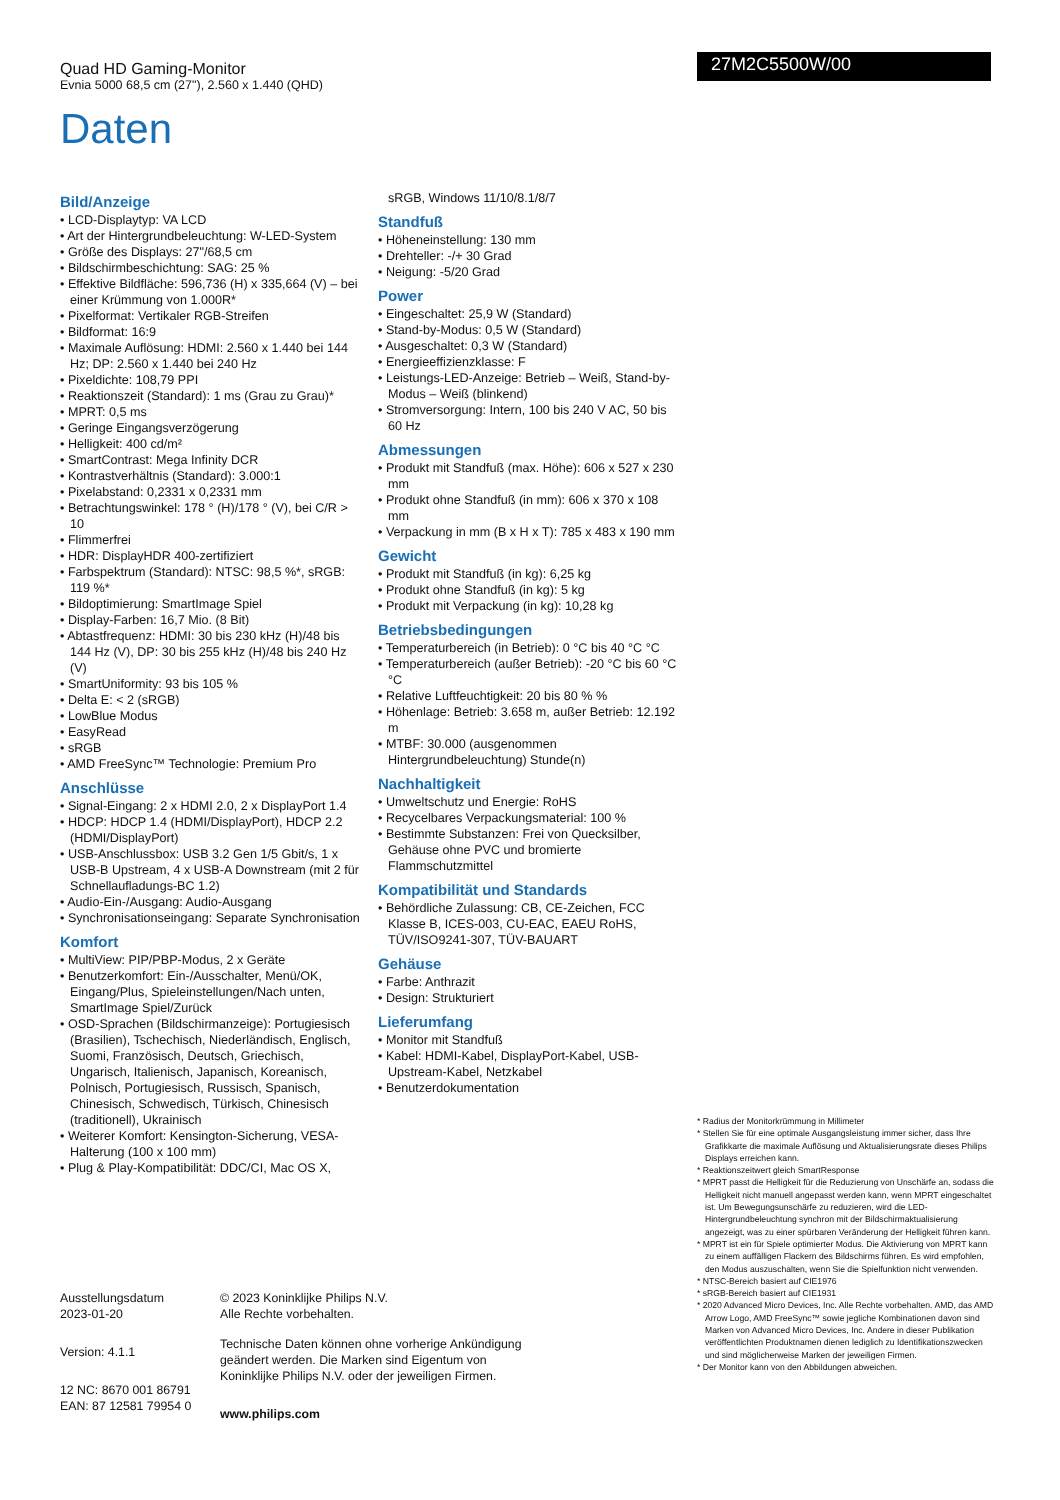Quad HD Gaming-Monitor
Evnia 5000 68,5 cm (27"), 2.560 x 1.440 (QHD)
27M2C5500W/00
Daten
Bild/Anzeige
• LCD-Displaytyp: VA LCD
• Art der Hintergrundbeleuchtung: W-LED-System
• Größe des Displays: 27"/68,5 cm
• Bildschirmbeschichtung: SAG: 25 %
• Effektive Bildfläche: 596,736 (H) x 335,664 (V) – bei einer Krümmung von 1.000R*
• Pixelformat: Vertikaler RGB-Streifen
• Bildformat: 16:9
• Maximale Auflösung: HDMI: 2.560 x 1.440 bei 144 Hz; DP: 2.560 x 1.440 bei 240 Hz
• Pixeldichte: 108,79 PPI
• Reaktionszeit (Standard): 1 ms (Grau zu Grau)*
• MPRT: 0,5 ms
• Geringe Eingangsverzögerung
• Helligkeit: 400 cd/m²
• SmartContrast: Mega Infinity DCR
• Kontrastverhältnis (Standard): 3.000:1
• Pixelabstand: 0,2331 x 0,2331 mm
• Betrachtungswinkel: 178 ° (H)/178 ° (V), bei C/R > 10
• Flimmerfrei
• HDR: DisplayHDR 400-zertifiziert
• Farbspektrum (Standard): NTSC: 98,5 %*, sRGB: 119 %*
• Bildoptimierung: SmartImage Spiel
• Display-Farben: 16,7 Mio. (8 Bit)
• Abtastfrequenz: HDMI: 30 bis 230 kHz (H)/48 bis 144 Hz (V), DP: 30 bis 255 kHz (H)/48 bis 240 Hz (V)
• SmartUniformity: 93 bis 105 %
• Delta E: < 2 (sRGB)
• LowBlue Modus
• EasyRead
• sRGB
• AMD FreeSync™ Technologie: Premium Pro
Anschlüsse
• Signal-Eingang: 2 x HDMI 2.0, 2 x DisplayPort 1.4
• HDCP: HDCP 1.4 (HDMI/DisplayPort), HDCP 2.2 (HDMI/DisplayPort)
• USB-Anschlussbox: USB 3.2 Gen 1/5 Gbit/s, 1 x USB-B Upstream, 4 x USB-A Downstream (mit 2 für Schnellaufladungs-BC 1.2)
• Audio-Ein-/Ausgang: Audio-Ausgang
• Synchronisationseingang: Separate Synchronisation
Komfort
• MultiView: PIP/PBP-Modus, 2 x Geräte
• Benutzerkomfort: Ein-/Ausschalter, Menü/OK, Eingang/Plus, Spieleinstellungen/Nach unten, SmartImage Spiel/Zurück
• OSD-Sprachen (Bildschirmanzeige): Portugiesisch (Brasilien), Tschechisch, Niederländisch, Englisch, Suomi, Französisch, Deutsch, Griechisch, Ungarisch, Italienisch, Japanisch, Koreanisch, Polnisch, Portugiesisch, Russisch, Spanisch, Chinesisch, Schwedisch, Türkisch, Chinesisch (traditionell), Ukrainisch
• Weiterer Komfort: Kensington-Sicherung, VESA-Halterung (100 x 100 mm)
• Plug & Play-Kompatibilität: DDC/CI, Mac OS X,
sRGB, Windows 11/10/8.1/8/7
Standfuß
• Höheneinstellung: 130 mm
• Drehteller: -/+ 30 Grad
• Neigung: -5/20 Grad
Power
• Eingeschaltet: 25,9 W (Standard)
• Stand-by-Modus: 0,5 W (Standard)
• Ausgeschaltet: 0,3 W (Standard)
• Energieeffizienzklasse: F
• Leistungs-LED-Anzeige: Betrieb – Weiß, Stand-by-Modus – Weiß (blinkend)
• Stromversorgung: Intern, 100 bis 240 V AC, 50 bis 60 Hz
Abmessungen
• Produkt mit Standfuß (max. Höhe): 606 x 527 x 230 mm
• Produkt ohne Standfuß (in mm): 606 x 370 x 108 mm
• Verpackung in mm (B x H x T): 785 x 483 x 190 mm
Gewicht
• Produkt mit Standfuß (in kg): 6,25 kg
• Produkt ohne Standfuß (in kg): 5 kg
• Produkt mit Verpackung (in kg): 10,28 kg
Betriebsbedingungen
• Temperaturbereich (in Betrieb): 0 °C bis 40 °C °C
• Temperaturbereich (außer Betrieb): -20 °C bis 60 °C °C
• Relative Luftfeuchtigkeit: 20 bis 80 % %
• Höhenlage: Betrieb: 3.658 m, außer Betrieb: 12.192 m
• MTBF: 30.000 (ausgenommen Hintergrundbeleuchtung) Stunde(n)
Nachhaltigkeit
• Umweltschutz und Energie: RoHS
• Recycelbares Verpackungsmaterial: 100 %
• Bestimmte Substanzen: Frei von Quecksilber, Gehäuse ohne PVC und bromierte Flammschutzmittel
Kompatibilität und Standards
• Behördliche Zulassung: CB, CE-Zeichen, FCC Klasse B, ICES-003, CU-EAC, EAEU RoHS, TÜV/ISO9241-307, TÜV-BAUART
Gehäuse
• Farbe: Anthrazit
• Design: Strukturiert
Lieferumfang
• Monitor mit Standfuß
• Kabel: HDMI-Kabel, DisplayPort-Kabel, USB-Upstream-Kabel, Netzkabel
• Benutzerdokumentation
* Radius der Monitorkrümmung in Millimeter
* Stellen Sie für eine optimale Ausgangsleistung immer sicher, dass Ihre Grafikkarte die maximale Auflösung und Aktualisierungsrate dieses Philips Displays erreichen kann.
* Reaktionszeitwert gleich SmartResponse
* MPRT passt die Helligkeit für die Reduzierung von Unschärfe an, sodass die Helligkeit nicht manuell angepasst werden kann, wenn MPRT eingeschaltet ist. Um Bewegungsunschärfe zu reduzieren, wird die LED-Hintergrundbeleuchtung synchron mit der Bildschirmaktualisierung angezeigt, was zu einer spürbaren Veränderung der Helligkeit führen kann.
* MPRT ist ein für Spiele optimierter Modus. Die Aktivierung von MPRT kann zu einem auffälligen Flackern des Bildschirms führen. Es wird empfohlen, den Modus auszuschalten, wenn Sie die Spielfunktion nicht verwenden.
* NTSC-Bereich basiert auf CIE1976
* sRGB-Bereich basiert auf CIE1931
* 2020 Advanced Micro Devices, Inc. Alle Rechte vorbehalten. AMD, das AMD Arrow Logo, AMD FreeSync™ sowie jegliche Kombinationen davon sind Marken von Advanced Micro Devices, Inc. Andere in dieser Publikation veröffentlichten Produktnamen dienen lediglich zu Identifikationszwecken und sind möglicherweise Marken der jeweiligen Firmen.
* Der Monitor kann von den Abbildungen abweichen.
Ausstellungsdatum
2023-01-20
Version: 4.1.1
12 NC: 8670 001 86791
EAN: 87 12581 79954 0
© 2023 Koninklijke Philips N.V.
Alle Rechte vorbehalten.
Technische Daten können ohne vorherige Ankündigung geändert werden. Die Marken sind Eigentum von Koninklijke Philips N.V. oder der jeweiligen Firmen.
www.philips.com